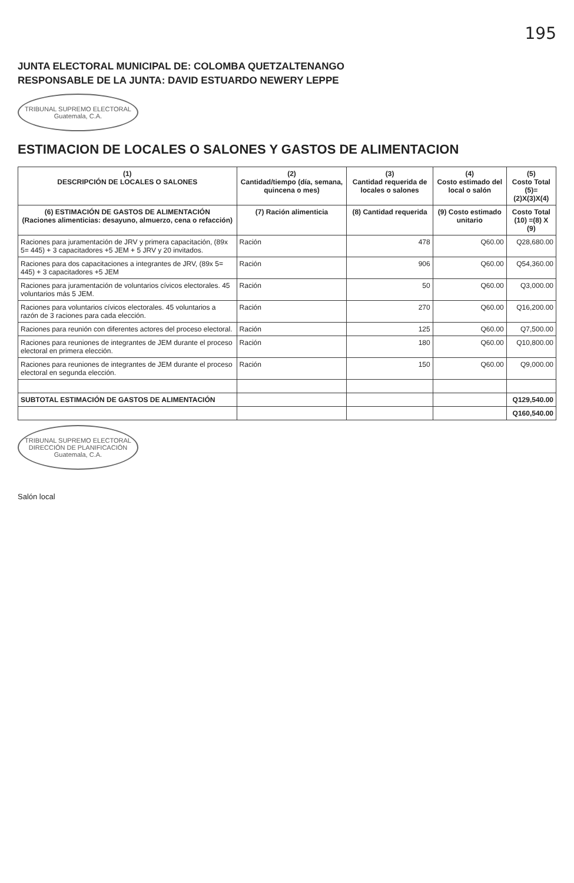195
JUNTA ELECTORAL MUNICIPAL DE: COLOMBA QUETZALTENANGO
RESPONSABLE DE LA JUNTA: DAVID ESTUARDO NEWERY LEPPE
TRIBUNAL SUPREMO ELECTORAL
Guatemala, C.A.
ESTIMACION DE LOCALES O SALONES Y GASTOS DE ALIMENTACION
| (1) DESCRIPCIÓN DE LOCALES O SALONES | (2) Cantidad/tiempo (día, semana, quincena o mes) | (3) Cantidad requerida de locales o salones | (4) Costo estimado del local o salón | (5) Costo Total (5)=(2)X(3)X(4) |
| --- | --- | --- | --- | --- |
| (6) ESTIMACIÓN DE GASTOS DE ALIMENTACIÓN (Raciones alimenticias: desayuno, almuerzo, cena o refacción) | (7) Ración alimenticia | (8) Cantidad requerida | (9) Costo estimado unitario | Costo Total (10) =(8) X (9) |
| Raciones para juramentación de JRV y primera capacitación, (89x 5= 445) + 3 capacitadores +5 JEM + 5 JRV y 20 invitados. | Ración | 478 | Q60.00 | Q28,680.00 |
| Raciones para dos capacitaciones a integrantes de JRV, (89x 5= 445) + 3 capacitadores +5 JEM | Ración | 906 | Q60.00 | Q54,360.00 |
| Raciones para juramentación de voluntarios cívicos electorales. 45 voluntarios más 5 JEM. | Ración | 50 | Q60.00 | Q3,000.00 |
| Raciones para voluntarios cívicos electorales. 45 voluntarios a razón de 3 raciones para cada elección. | Ración | 270 | Q60.00 | Q16,200.00 |
| Raciones para reunión con diferentes actores del proceso electoral. | Ración | 125 | Q60.00 | Q7,500.00 |
| Raciones para reuniones de integrantes de JEM durante el proceso electoral en primera elección. | Ración | 180 | Q60.00 | Q10,800.00 |
| Raciones para reuniones de integrantes de JEM durante el proceso electoral en segunda elección. | Ración | 150 | Q60.00 | Q9,000.00 |
| SUBTOTAL ESTIMACIÓN DE GASTOS DE ALIMENTACIÓN | | | | Q129,540.00 |
| | | | | Q160,540.00 |
TRIBUNAL SUPREMO ELECTORAL
DIRECCIÓN DE PLANIFICACIÓN
Guatemala, C.A.
Salón local